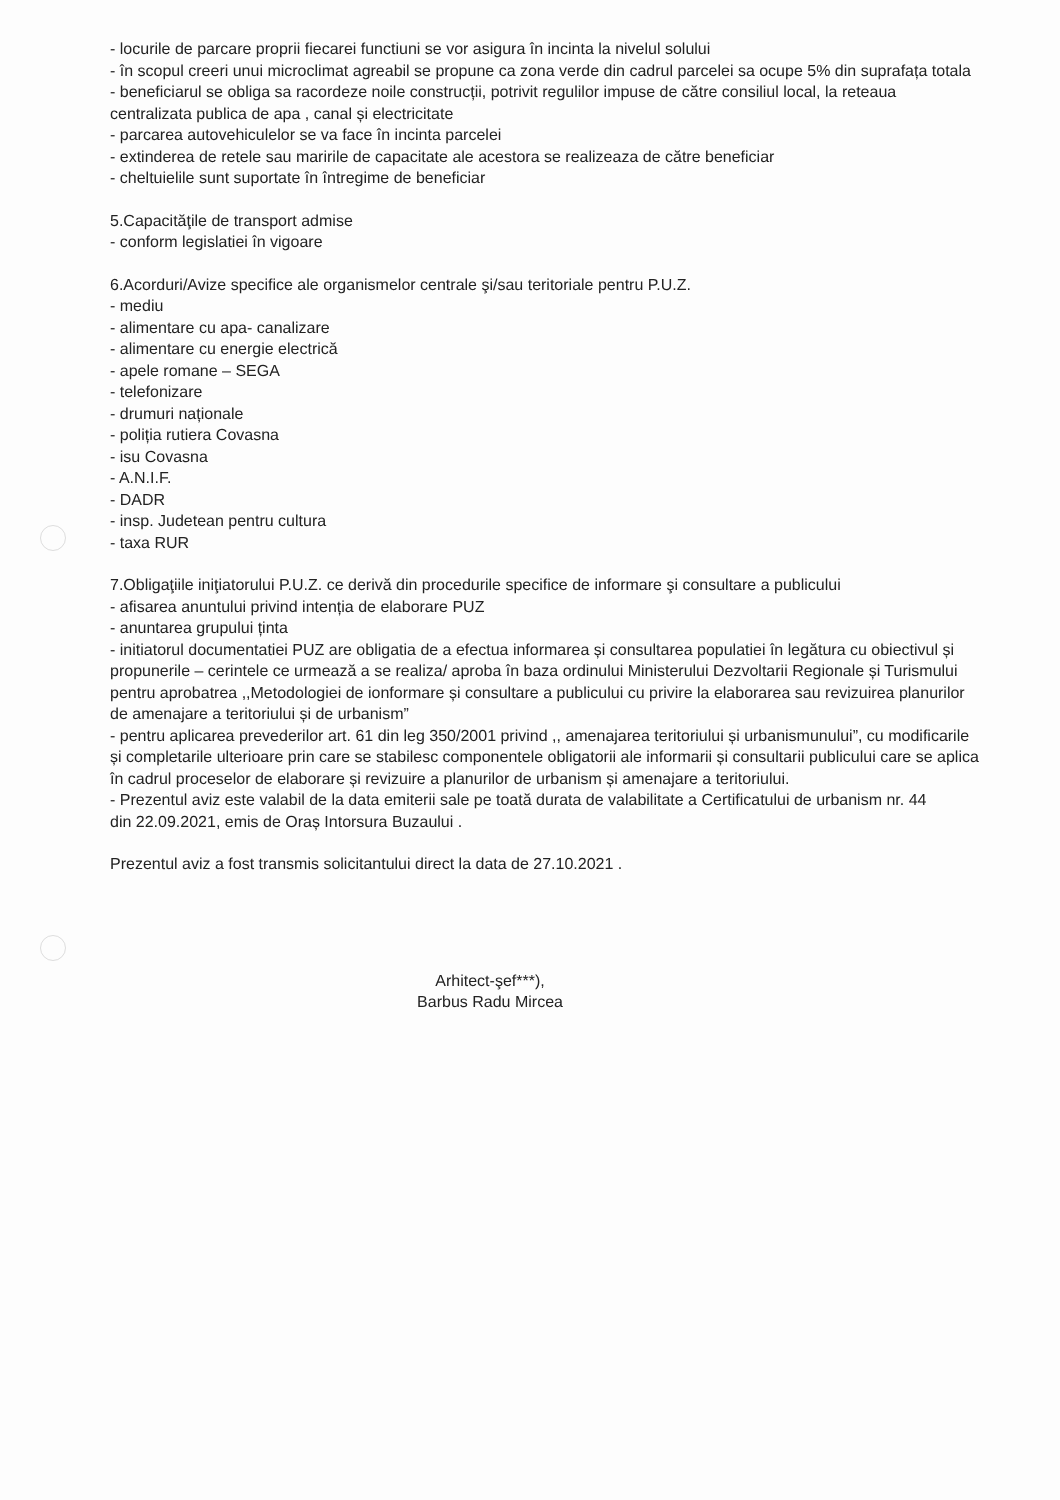- locurile de parcare proprii fiecarei functiuni se vor asigura în incinta la nivelul solului
- în scopul creeri unui microclimat agreabil se propune ca zona verde din cadrul parcelei sa ocupe 5% din suprafața totala
- beneficiarul se obliga sa racordeze noile construcții, potrivit regulilor impuse de către consiliul local, la reteaua centralizata publica de apa , canal și electricitate
- parcarea autovehiculelor se va face în incinta parcelei
- extinderea de retele sau maririle de capacitate ale acestora se realizeaza de către beneficiar
- cheltuielile sunt suportate în întregime de beneficiar
5.Capacităţile de transport admise
- conform legislatiei în vigoare
6.Acorduri/Avize specifice ale organismelor centrale şi/sau teritoriale pentru P.U.Z.
- mediu
- alimentare cu apa- canalizare
- alimentare cu energie electrică
- apele romane – SEGA
- telefonizare
- drumuri naționale
- poliția rutiera Covasna
- isu Covasna
- A.N.I.F.
- DADR
- insp. Judetean pentru cultura
- taxa RUR
7.Obligaţiile iniţiatorului P.U.Z. ce derivă din procedurile specifice de informare şi consultare a publicului
- afisarea anuntului privind intenția de elaborare PUZ
- anuntarea grupului ținta
- initiatorul documentatiei PUZ are obligatia de a efectua informarea și consultarea populatiei în legătura cu obiectivul și propunerile – cerintele ce urmează a se realiza/ aproba în baza ordinului Ministerului Dezvoltarii Regionale și Turismului pentru aprobatrea ,,Metodologiei de ionformare și consultare a publicului cu privire la elaborarea sau revizuirea planurilor de amenajare a teritoriului și de urbanism”
- pentru aplicarea prevederilor art. 61 din leg 350/2001 privind ,, amenajarea teritoriului și urbanismunului”, cu modificarile și completarile ulterioare prin care se stabilesc componentele obligatorii ale informarii și consultarii publicului care se aplica în cadrul proceselor de elaborare și revizuire a planurilor de urbanism și amenajare a teritoriului.
- Prezentul aviz este valabil de la data emiterii sale pe toată durata de valabilitate a Certificatului de urbanism nr. 44
din 22.09.2021, emis de Oraș Intorsura Buzaului .
Prezentul aviz a fost transmis solicitantului direct la data de 27.10.2021 .
Arhitect-şef***),
Barbus Radu Mircea